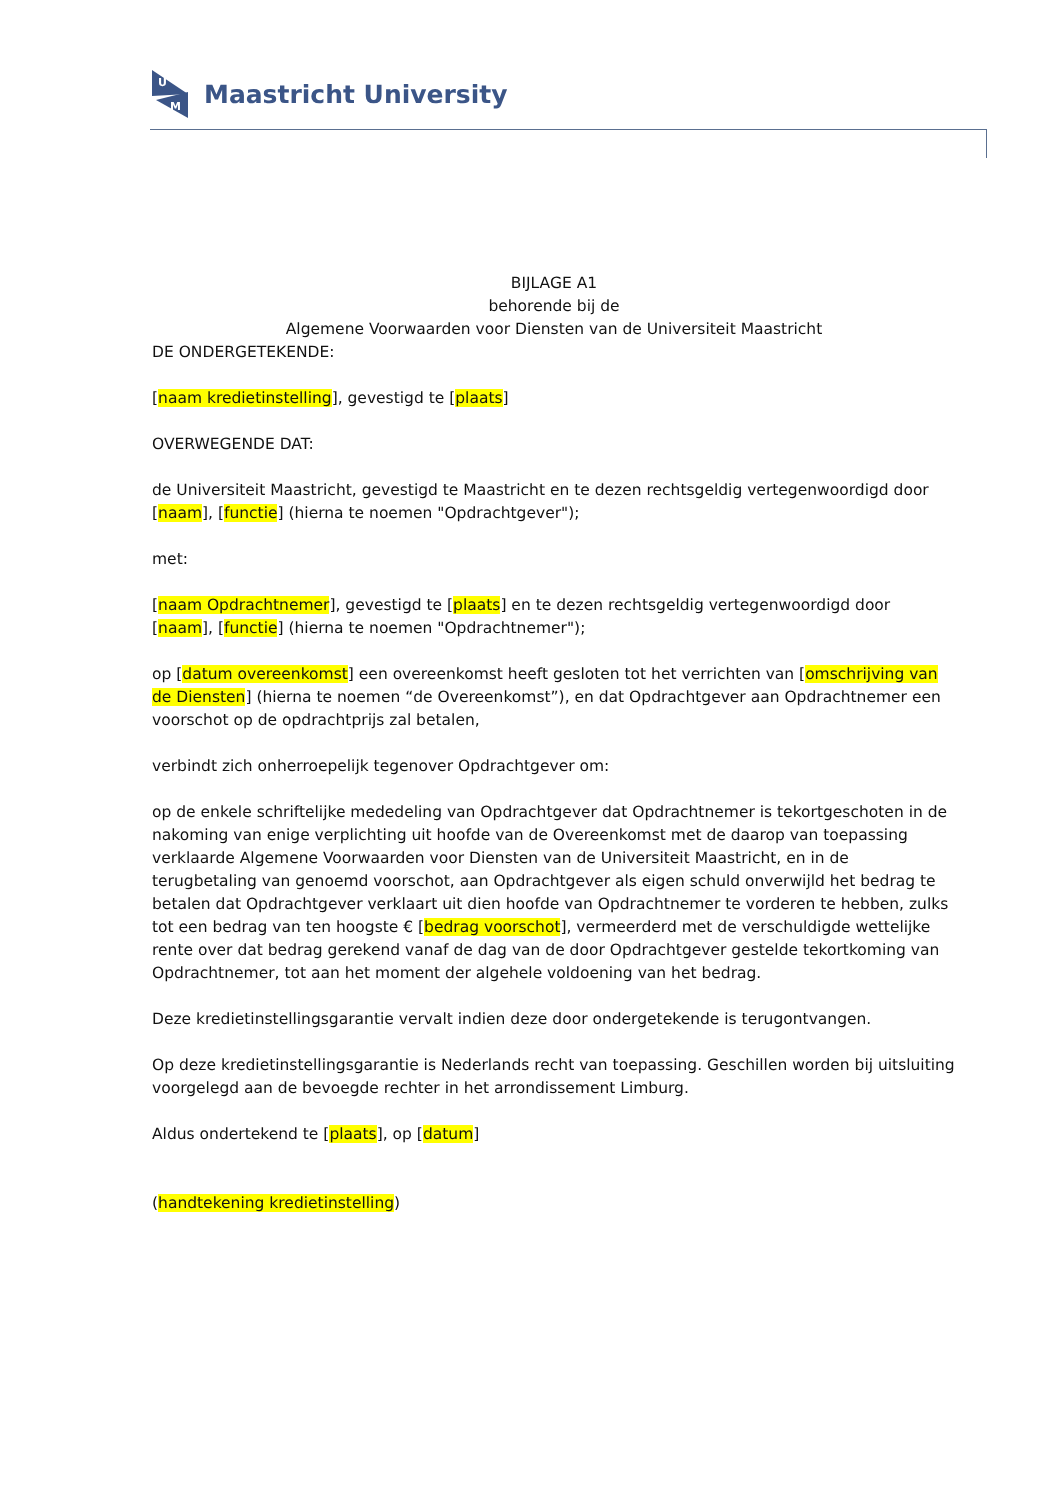U
M
Maastricht University
BIJLAGE A1
behorende bij de
Algemene Voorwaarden voor Diensten van de Universiteit Maastricht
DE ONDERGETEKENDE:
[naam kredietinstelling], gevestigd te [plaats]
OVERWEGENDE DAT:
de Universiteit Maastricht, gevestigd te Maastricht en te dezen rechtsgeldig vertegenwoordigd door [naam], [functie] (hierna te noemen "Opdrachtgever");
met:
[naam Opdrachtnemer], gevestigd te [plaats] en te dezen rechtsgeldig vertegenwoordigd door [naam], [functie] (hierna te noemen "Opdrachtnemer");
op [datum overeenkomst] een overeenkomst heeft gesloten tot het verrichten van [omschrijving van de Diensten] (hierna te noemen “de Overeenkomst”), en dat Opdrachtgever aan Opdrachtnemer een voorschot op de opdrachtprijs zal betalen,
verbindt zich onherroepelijk tegenover Opdrachtgever om:
op de enkele schriftelijke mededeling van Opdrachtgever dat Opdrachtnemer is tekortgeschoten in de nakoming van enige verplichting uit hoofde van de Overeenkomst met de daarop van toepassing verklaarde Algemene Voorwaarden voor Diensten van de Universiteit Maastricht, en in de terugbetaling van genoemd voorschot, aan Opdrachtgever als eigen schuld onverwijld het bedrag te betalen dat Opdrachtgever verklaart uit dien hoofde van Opdrachtnemer te vorderen te hebben, zulks tot een bedrag van ten hoogste € [bedrag voorschot], vermeerderd met de verschuldigde wettelijke rente over dat bedrag gerekend vanaf de dag van de door Opdrachtgever gestelde tekortkoming van Opdrachtnemer, tot aan het moment der algehele voldoening van het bedrag.
Deze kredietinstellingsgarantie vervalt indien deze door ondergetekende is terugontvangen.
Op deze kredietinstellingsgarantie is Nederlands recht van toepassing. Geschillen worden bij uitsluiting voorgelegd aan de bevoegde rechter in het arrondissement Limburg.
Aldus ondertekend te [plaats], op [datum]
(handtekening kredietinstelling)